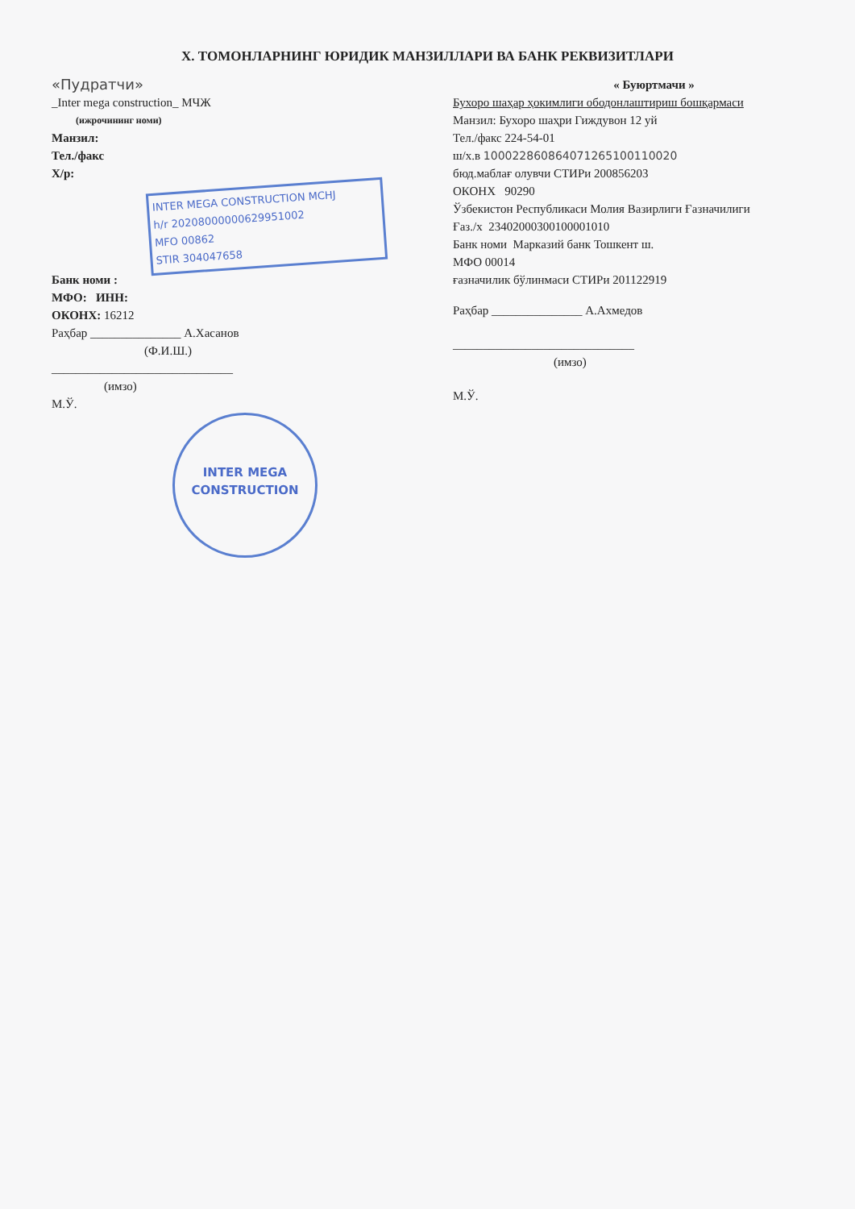X. ТОМОНЛАРНИНГ ЮРИДИК МАНЗИЛЛАРИ ВА БАНК РЕКВИЗИТЛАРИ
«Пудратчи»
_Inter mega construction_ МЧЖ
(ижрочининг номи)
Манзил:
Тел./факс
Х/р:
INTER MEGA CONSTRUCTION MCHJ
h/r 20208000000629951002
MFO 00862
STIR 304047658
Банк номи :
МФО: ИНН:
ОКОНХ: 16212
Раҳбар _______________ А.Хасанов
(Ф.И.Ш.)
______________________________
(имзо)
М.Ў.
INTER MEGA
CONSTRUCTION
« Буюртмачи »
Бухоро шаҳар ҳокимлиги ободонлаштириш бошқармаси
Манзил: Бухоро шаҳри Гиждувон 12 уй
Тел./факс 224-54-01
ш/х.в 100022860864071265100110020
бюд.маблағ олувчи СТИРи 200856203
ОКОНХ 90290
Ўзбекистон Республикаси Молия Вазирлиги Ғазначилиги
Ғаз./х 23402000300100001010
Банк номи Марказий банк Тошкент ш.
МФО 00014
ғазначилик бўлинмаси СТИРи 201122919
Раҳбар _______________ А.Ахмедов
______________________________
(имзо)
М.Ў.